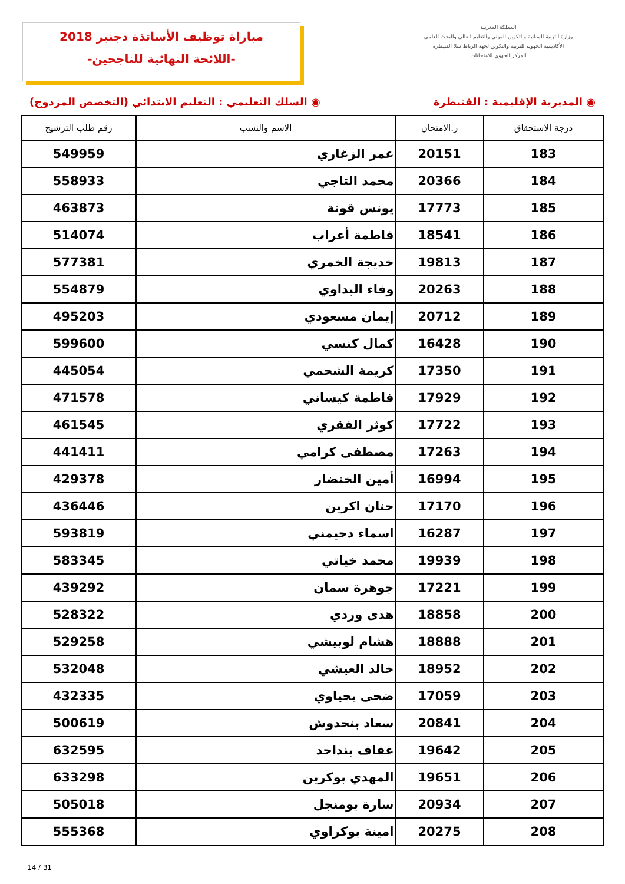مباراة توظيف الأساتذة دجنبر 2018
-اللائحة النهائية للناجحين-
المملكة المغربية
وزارة التربية الوطنية والتكوين المهني والتعليم العالي والبحث العلمي
الأكاديمية الجهوية للتربية والتكوين لجهة الرباط سلا القنيطرة
المركز الجهوي للامتحانات
◉ المديرية الإقليمية : القنيطرة ◉ السلك التعليمي : التعليم الابتدائي (التخصص المزدوج)
| درجة الاستحقاق | ر.الامتحان | الاسم والنسب | رقم طلب الترشيح |
| --- | --- | --- | --- |
| 183 | 20151 | عمر الزغاري | 549959 |
| 184 | 20366 | محمد التاجي | 558933 |
| 185 | 17773 | يونس قونة | 463873 |
| 186 | 18541 | فاطمة أعراب | 514074 |
| 187 | 19813 | خديجة الخمري | 577381 |
| 188 | 20263 | وفاء البداوي | 554879 |
| 189 | 20712 | إيمان مسعودي | 495203 |
| 190 | 16428 | كمال كنسي | 599600 |
| 191 | 17350 | كريمة الشحمي | 445054 |
| 192 | 17929 | فاطمة كيساني | 471578 |
| 193 | 17722 | كوثر الفقري | 461545 |
| 194 | 17263 | مصطفى كرامي | 441411 |
| 195 | 16994 | أمين الخنضار | 429378 |
| 196 | 17170 | حنان اكرين | 436446 |
| 197 | 16287 | اسماء دحيمني | 593819 |
| 198 | 19939 | محمد خياتي | 583345 |
| 199 | 17221 | جوهرة سمان | 439292 |
| 200 | 18858 | هدى وردي | 528322 |
| 201 | 18888 | هشام لوبيشي | 529258 |
| 202 | 18952 | خالد العيشي | 532048 |
| 203 | 17059 | ضحى يحياوي | 432335 |
| 204 | 20841 | سعاد بنحدوش | 500619 |
| 205 | 19642 | عفاف بنداحد | 632595 |
| 206 | 19651 | المهدي بوكرين | 633298 |
| 207 | 20934 | سارة بومنجل | 505018 |
| 208 | 20275 | امينة بوكراوي | 555368 |
14 / 31